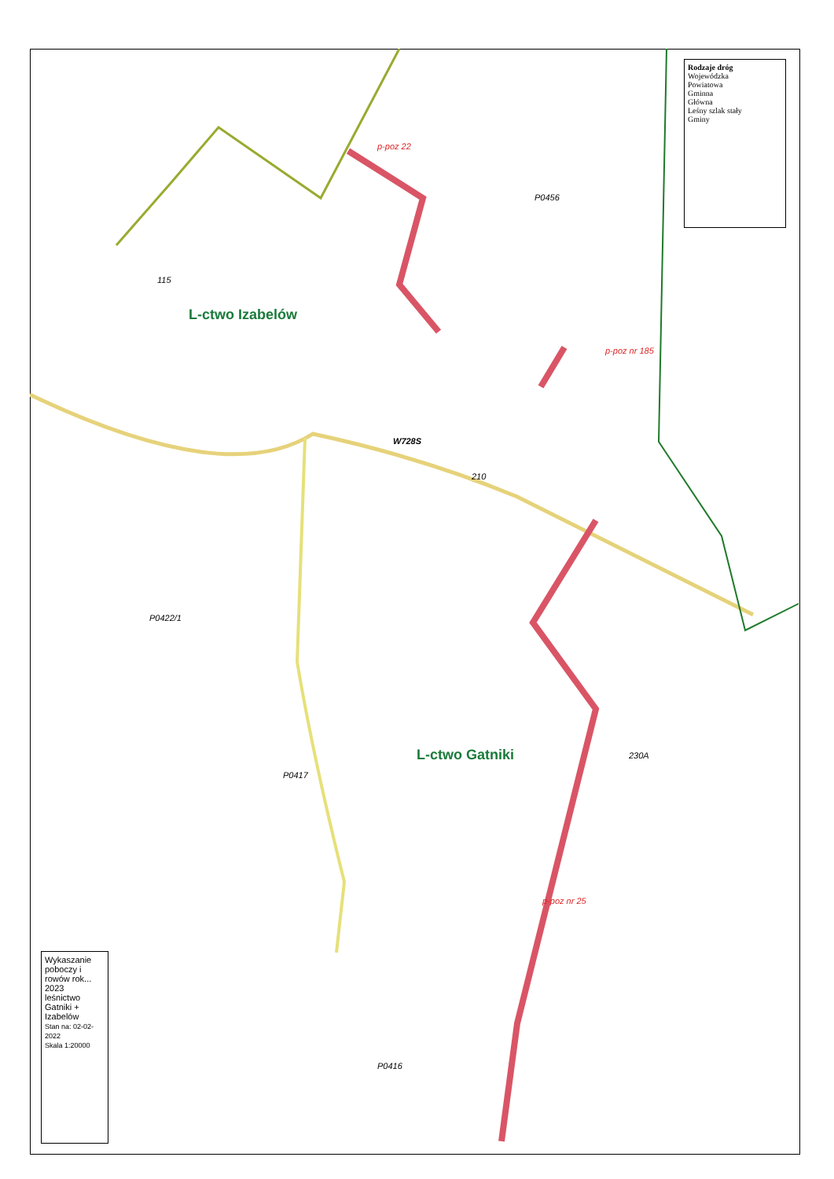L-ctwo Izabelów
L-ctwo Gatniki
115
210
230A
p-poz 22
p-poz nr 25
p-poz nr 185
W728S
P0417
P0422/1
P0456
P0416
Rodzaje dróg
Wojewódzka
Powiatowa
Gminna
Główna
Leśny szlak stały
Gminy
Wykaszanie poboczy i rowów rok... 2023
leśnictwo Gatniki + Izabelów
Stan na: 02-02-2022
Skala 1:20000